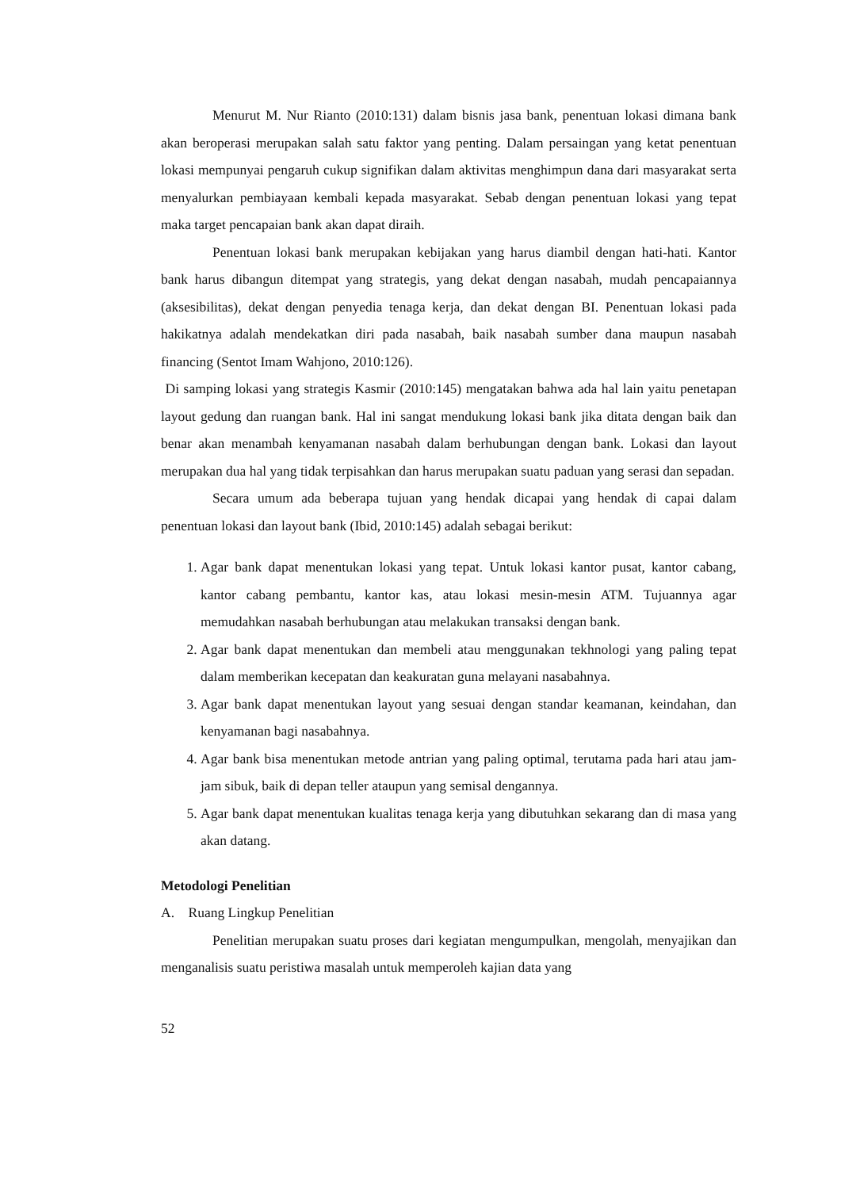Menurut M. Nur Rianto (2010:131) dalam bisnis jasa bank, penentuan lokasi dimana bank akan beroperasi merupakan salah satu faktor yang penting. Dalam persaingan yang ketat penentuan lokasi mempunyai pengaruh cukup signifikan dalam aktivitas menghimpun dana dari masyarakat serta menyalurkan pembiayaan kembali kepada masyarakat. Sebab dengan penentuan lokasi yang tepat maka target pencapaian bank akan dapat diraih.
Penentuan lokasi bank merupakan kebijakan yang harus diambil dengan hati-hati. Kantor bank harus dibangun ditempat yang strategis, yang dekat dengan nasabah, mudah pencapaiannya (aksesibilitas), dekat dengan penyedia tenaga kerja, dan dekat dengan BI. Penentuan lokasi pada hakikatnya adalah mendekatkan diri pada nasabah, baik nasabah sumber dana maupun nasabah financing (Sentot Imam Wahjono, 2010:126).
Di samping lokasi yang strategis Kasmir (2010:145) mengatakan bahwa ada hal lain yaitu penetapan layout gedung dan ruangan bank. Hal ini sangat mendukung lokasi bank jika ditata dengan baik dan benar akan menambah kenyamanan nasabah dalam berhubungan dengan bank. Lokasi dan layout merupakan dua hal yang tidak terpisahkan dan harus merupakan suatu paduan yang serasi dan sepadan.
Secara umum ada beberapa tujuan yang hendak dicapai yang hendak di capai dalam penentuan lokasi dan layout bank (Ibid, 2010:145) adalah sebagai berikut:
1. Agar bank dapat menentukan lokasi yang tepat. Untuk lokasi kantor pusat, kantor cabang, kantor cabang pembantu, kantor kas, atau lokasi mesin-mesin ATM. Tujuannya agar memudahkan nasabah berhubungan atau melakukan transaksi dengan bank.
2. Agar bank dapat menentukan dan membeli atau menggunakan tekhnologi yang paling tepat dalam memberikan kecepatan dan keakuratan guna melayani nasabahnya.
3. Agar bank dapat menentukan layout yang sesuai dengan standar keamanan, keindahan, dan kenyamanan bagi nasabahnya.
4. Agar bank bisa menentukan metode antrian yang paling optimal, terutama pada hari atau jam-jam sibuk, baik di depan teller ataupun yang semisal dengannya.
5. Agar bank dapat menentukan kualitas tenaga kerja yang dibutuhkan sekarang dan di masa yang akan datang.
Metodologi Penelitian
A. Ruang Lingkup Penelitian
Penelitian merupakan suatu proses dari kegiatan mengumpulkan, mengolah, menyajikan dan menganalisis suatu peristiwa masalah untuk memperoleh kajian data yang
52